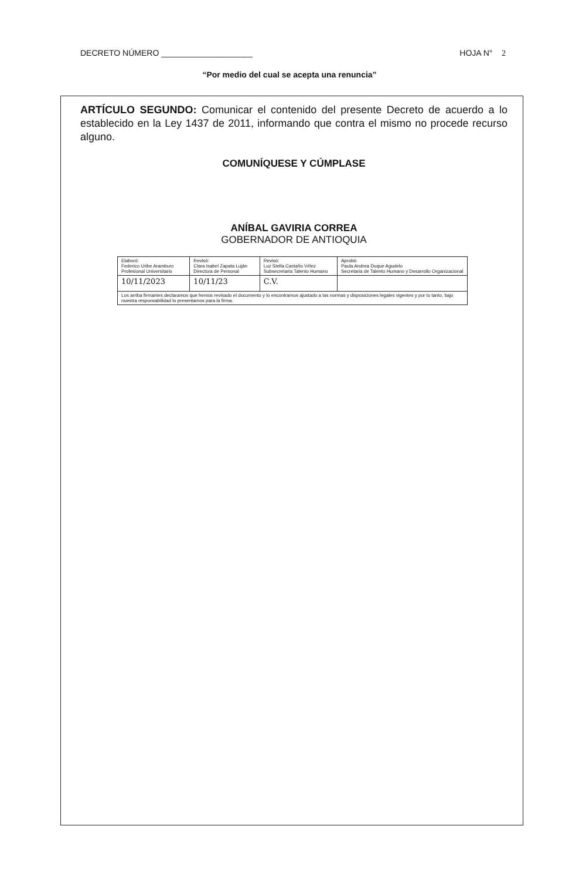DECRETO NÚMERO ____________________ HOJA N° 2
“Por medio del cual se acepta una renuncia”
ARTÍCULO SEGUNDO: Comunicar el contenido del presente Decreto de acuerdo a lo establecido en la Ley 1437 de 2011, informando que contra el mismo no procede recurso alguno.
COMUNÍQUESE Y CÚMPLASE
ANÍBAL GAVIRIA CORREA
GOBERNADOR DE ANTIOQUIA
| Elaboró: Federico Uribe Aramburo Profesional Universitario | Revisó: Clara Isabel Zapata Luján Directora de Personal | Revisó: Luz Stella Castaño Vélez Subsecretaria Talento Humano | Aprobó: Paula Andrea Duque Agudelo Secretaria de Talento Humano y Desarrollo Organizacional |
| 10/11/2023 | 10/11/23 | C.V. | |
| Los arriba firmantes declaramos que hemos revisado el documento y lo encontramos ajustado a las normas y disposiciones legales vigentes y por lo tanto, bajo nuestra responsabilidad lo presentamos para la firma. | | | |